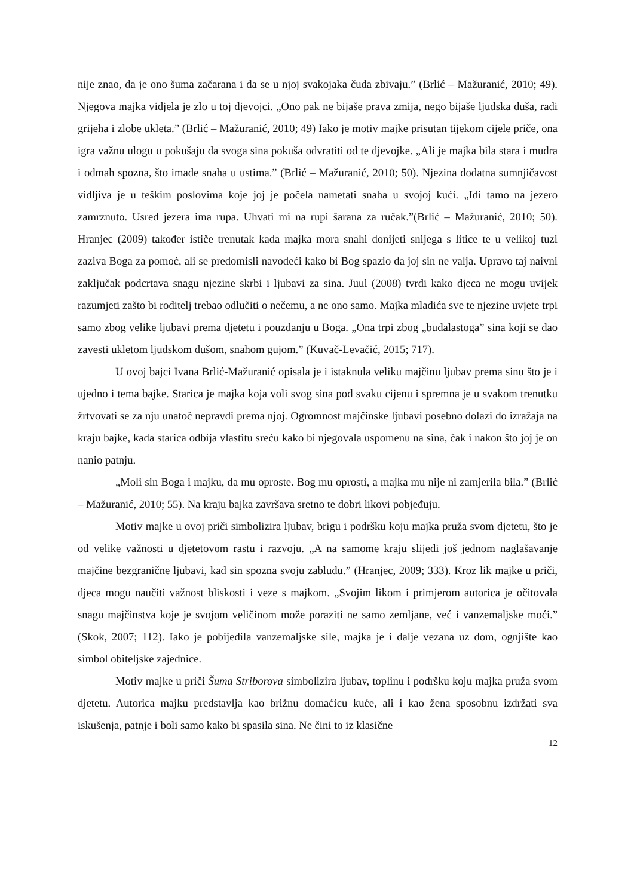nije znao, da je ono šuma začarana i da se u njoj svakojaka čuda zbivaju.” (Brlić – Mažuranić, 2010; 49). Njegova majka vidjela je zlo u toj djevojci. „Ono pak ne bijaše prava zmija, nego bijaše ljudska duša, radi grijeha i zlobe ukleta.” (Brlić – Mažuranić, 2010; 49) Iako je motiv majke prisutan tijekom cijele priče, ona igra važnu ulogu u pokušaju da svoga sina pokuša odvratiti od te djevojke. „Ali je majka bila stara i mudra i odmah spozna, što imade snaha u ustima.” (Brlić – Mažuranić, 2010; 50). Njezina dodatna sumnjičavost vidljiva je u teškim poslovima koje joj je počela nametati snaha u svojoj kući. „Idi tamo na jezero zamrznuto. Usred jezera ima rupa. Uhvati mi na rupi šarana za ručak.”(Brlić – Mažuranić, 2010; 50). Hranjec (2009) također ističe trenutak kada majka mora snahi donijeti snijega s litice te u velikoj tuzi zaziva Boga za pomoć, ali se predomisli navodeći kako bi Bog spazio da joj sin ne valja. Upravo taj naivni zaključak podcrtava snagu njezine skrbi i ljubavi za sina. Juul (2008) tvrdi kako djeca ne mogu uvijek razumjeti zašto bi roditelj trebao odlučiti o nečemu, a ne ono samo. Majka mladića sve te njezine uvjete trpi samo zbog velike ljubavi prema djetetu i pouzdanju u Boga. „Ona trpi zbog „budalastoga” sina koji se dao zavesti ukletom ljudskom dušom, snahom gujom.” (Kuvač-Levačić, 2015; 717).
U ovoj bajci Ivana Brlić-Mažuranić opisala je i istaknula veliku majčinu ljubav prema sinu što je i ujedno i tema bajke. Starica je majka koja voli svog sina pod svaku cijenu i spremna je u svakom trenutku žrtvovati se za nju unatoč nepravdi prema njoj. Ogromnost majčinske ljubavi posebno dolazi do izražaja na kraju bajke, kada starica odbija vlastitu sreću kako bi njegovala uspomenu na sina, čak i nakon što joj je on nanio patnju.
„Moli sin Boga i majku, da mu oproste. Bog mu oprosti, a majka mu nije ni zamjerila bila.” (Brlić – Mažuranić, 2010; 55). Na kraju bajka završava sretno te dobri likovi pobjeđuju.
Motiv majke u ovoj priči simbolizira ljubav, brigu i podršku koju majka pruža svom djetetu, što je od velike važnosti u djetetovom rastu i razvoju. „A na samome kraju slijedi još jednom naglašavanje majčine bezgranične ljubavi, kad sin spozna svoju zabludu.” (Hranjec, 2009; 333). Kroz lik majke u priči, djeca mogu naučiti važnost bliskosti i veze s majkom. „Svojim likom i primjerom autorica je očitovala snagu majčinstva koje je svojom veličinom može poraziti ne samo zemljane, već i vanzemaljske moći.” (Skok, 2007; 112). Iako je pobijedila vanzemaljske sile, majka je i dalje vezana uz dom, ognjište kao simbol obiteljske zajednice.
Motiv majke u priči Šuma Striborova simbolizira ljubav, toplinu i podršku koju majka pruža svom djetetu. Autorica majku predstavlja kao brižnu domaćicu kuće, ali i kao žena sposobnu izdržati sva iskušenja, patnje i boli samo kako bi spasila sina. Ne čini to iz klasične
12